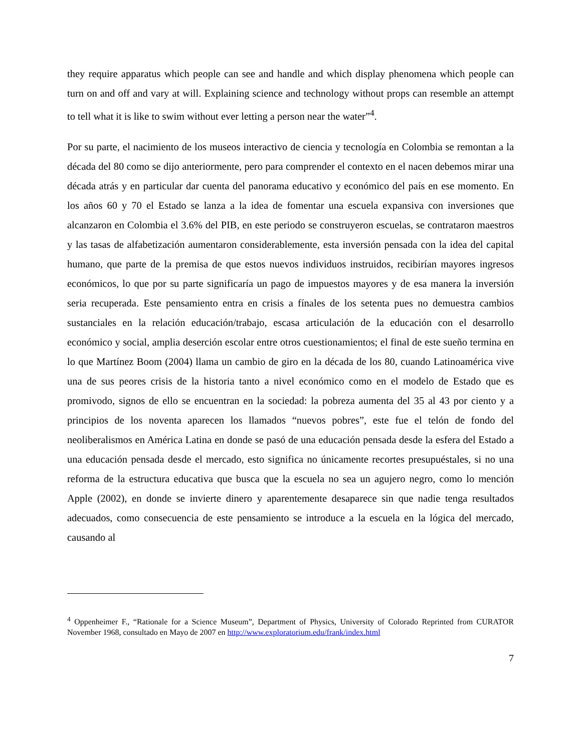they require apparatus which people can see and handle and which display phenomena which people can turn on and off and vary at will. Explaining science and technology without props can resemble an attempt to tell what it is like to swim without ever letting a person near the water”<sup>4</sup>.
Por su parte, el nacimiento de los museos interactivo de ciencia y tecnología en Colombia se remontan a la década del 80 como se dijo anteriormente, pero para comprender el contexto en el nacen debemos mirar una década atrás y en particular dar cuenta del panorama educativo y económico del país en ese momento. En los años 60 y 70 el Estado se lanza a la idea de fomentar una escuela expansiva con inversiones que alcanzaron en Colombia el 3.6% del PIB, en este periodo se construyeron escuelas, se contrataron maestros y las tasas de alfabetización aumentaron considerablemente, esta inversión pensada con la idea del capital humano, que parte de la premisa de que estos nuevos individuos instruidos, recibirían mayores ingresos económicos, lo que por su parte significaría un pago de impuestos mayores y de esa manera la inversión seria recuperada. Este pensamiento entra en crisis a fínales de los setenta pues no demuestra cambios sustanciales en la relación educación/trabajo, escasa articulación de la educación con el desarrollo económico y social, amplia deserción escolar entre otros cuestionamientos; el final de este sueño termina en lo que Martínez Boom (2004) llama un cambio de giro en la década de los 80, cuando Latinoamérica vive una de sus peores crisis de la historia tanto a nivel económico como en el modelo de Estado que es promivodo, signos de ello se encuentran en la sociedad: la pobreza aumenta del 35 al 43 por ciento y a principios de los noventa aparecen los llamados “nuevos pobres”, este fue el telón de fondo del neoliberalismos en América Latina en donde se pasó de una educación pensada desde la esfera del Estado a una educación pensada desde el mercado, esto significa no únicamente recortes presupuéstales, si no una reforma de la estructura educativa que busca que la escuela no sea un agujero negro, como lo mención Apple (2002), en donde se invierte dinero y aparentemente desaparece sin que nadie tenga resultados adecuados, como consecuencia de este pensamiento se introduce a la escuela en la lógica del mercado, causando al
<sup>4</sup> Oppenheimer F., “Rationale for a Science Museum”, Department of Physics, University of Colorado Reprinted from CURATOR November 1968, consultado en Mayo de 2007 en http://www.exploratorium.edu/frank/index.html
7